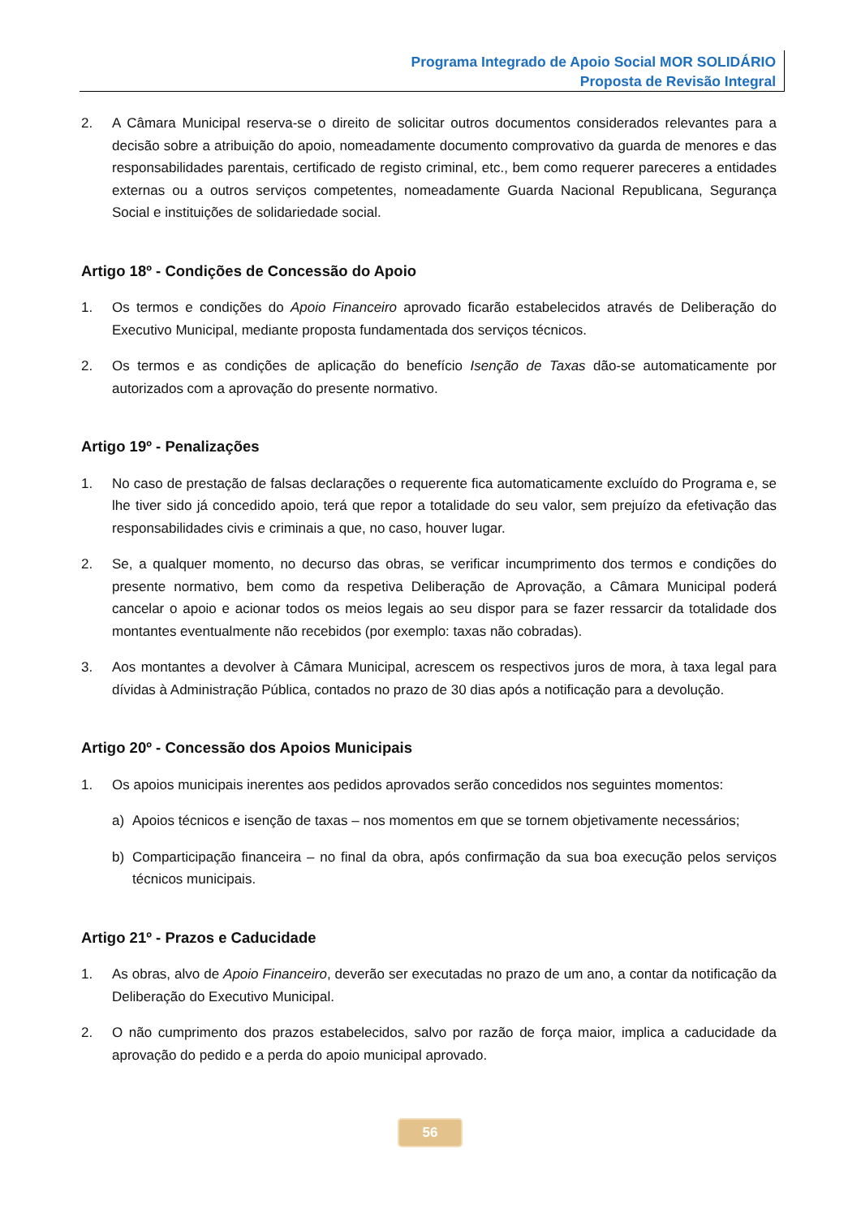Programa Integrado de Apoio Social MOR SOLIDÁRIO
Proposta de Revisão Integral
2. A Câmara Municipal reserva-se o direito de solicitar outros documentos considerados relevantes para a decisão sobre a atribuição do apoio, nomeadamente documento comprovativo da guarda de menores e das responsabilidades parentais, certificado de registo criminal, etc., bem como requerer pareceres a entidades externas ou a outros serviços competentes, nomeadamente Guarda Nacional Republicana, Segurança Social e instituições de solidariedade social.
Artigo 18º - Condições de Concessão do Apoio
1. Os termos e condições do Apoio Financeiro aprovado ficarão estabelecidos através de Deliberação do Executivo Municipal, mediante proposta fundamentada dos serviços técnicos.
2. Os termos e as condições de aplicação do benefício Isenção de Taxas dão-se automaticamente por autorizados com a aprovação do presente normativo.
Artigo 19º - Penalizações
1. No caso de prestação de falsas declarações o requerente fica automaticamente excluído do Programa e, se lhe tiver sido já concedido apoio, terá que repor a totalidade do seu valor, sem prejuízo da efetivação das responsabilidades civis e criminais a que, no caso, houver lugar.
2. Se, a qualquer momento, no decurso das obras, se verificar incumprimento dos termos e condições do presente normativo, bem como da respetiva Deliberação de Aprovação, a Câmara Municipal poderá cancelar o apoio e acionar todos os meios legais ao seu dispor para se fazer ressarcir da totalidade dos montantes eventualmente não recebidos (por exemplo: taxas não cobradas).
3. Aos montantes a devolver à Câmara Municipal, acrescem os respectivos juros de mora, à taxa legal para dívidas à Administração Pública, contados no prazo de 30 dias após a notificação para a devolução.
Artigo 20º - Concessão dos Apoios Municipais
1. Os apoios municipais inerentes aos pedidos aprovados serão concedidos nos seguintes momentos:
a) Apoios técnicos e isenção de taxas – nos momentos em que se tornem objetivamente necessários;
b) Comparticipação financeira – no final da obra, após confirmação da sua boa execução pelos serviços técnicos municipais.
Artigo 21º - Prazos e Caducidade
1. As obras, alvo de Apoio Financeiro, deverão ser executadas no prazo de um ano, a contar da notificação da Deliberação do Executivo Municipal.
2. O não cumprimento dos prazos estabelecidos, salvo por razão de força maior, implica a caducidade da aprovação do pedido e a perda do apoio municipal aprovado.
56